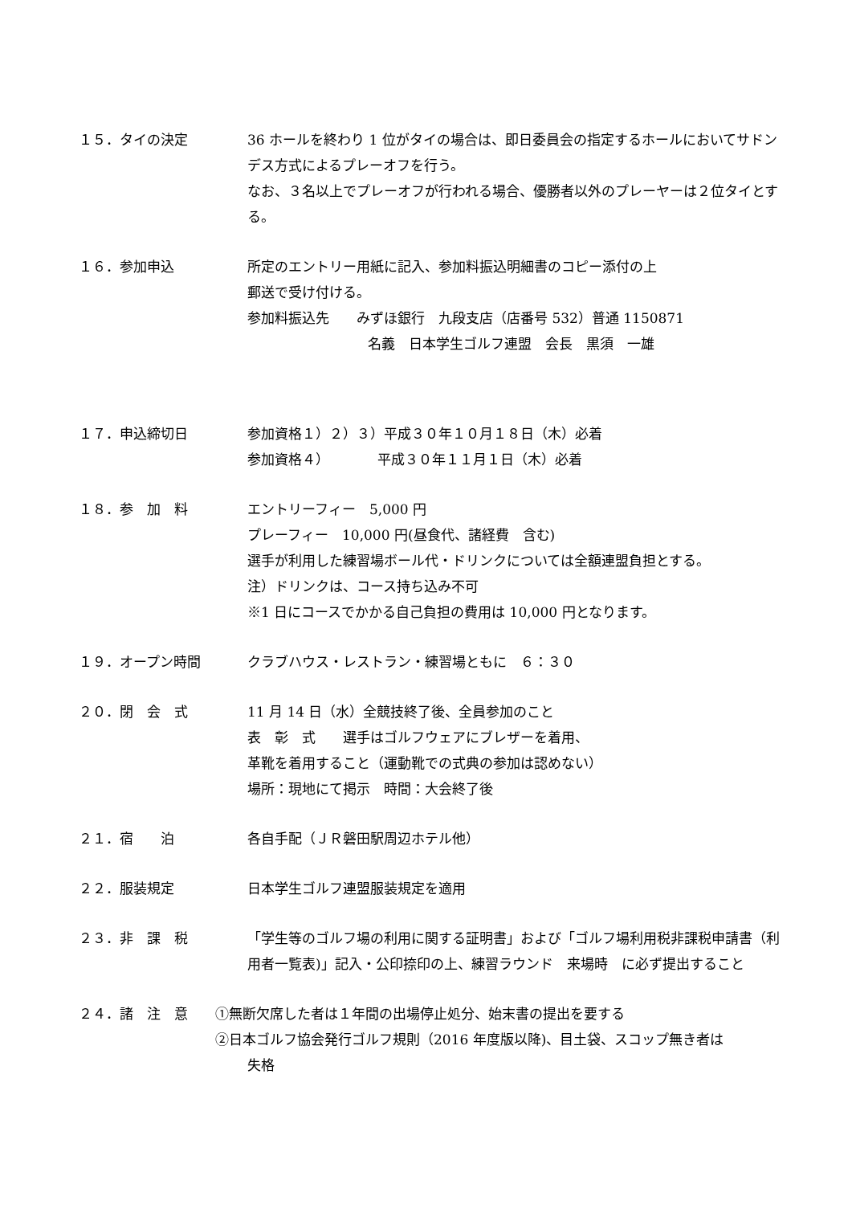１５．タイの決定 36 ホールを終わり 1 位がタイの場合は、即日委員会の指定するホールにおいてサドンデス方式によるプレーオフを行う。
なお、３名以上でプレーオフが行われる場合、優勝者以外のプレーヤーは２位タイとする。
１６．参加申込 所定のエントリー用紙に記入、参加料振込明細書のコピー添付の上
郵送で受け付ける。
参加料振込先　　みずほ銀行　九段支店（店番号 532）普通 1150871
名義　日本学生ゴルフ連盟　会長　黒須　一雄
１７．申込締切日 参加資格１）２）３）平成３０年１０月１８日（木）必着
参加資格４）　　　　平成３０年１１月１日（木）必着
１８．参　加　料 エントリーフィー　5,000 円
プレーフィー　10,000 円(昼食代、諸経費　含む)
選手が利用した練習場ボール代・ドリンクについては全額連盟負担とする。
注）ドリンクは、コース持ち込み不可
※1 日にコースでかかる自己負担の費用は 10,000 円となります。
１９．オープン時間 クラブハウス・レストラン・練習場ともに　６：３０
２０．閉　会　式 11 月 14 日（水）全競技終了後、全員参加のこと
表　彰　式　　選手はゴルフウェアにブレザーを着用、
革靴を着用すること（運動靴での式典の参加は認めない）
場所：現地にて掲示　時間：大会終了後
２１．宿　　泊 各自手配（ＪＲ磐田駅周辺ホテル他）
２２．服装規定 日本学生ゴルフ連盟服装規定を適用
２３．非　課　税 「学生等のゴルフ場の利用に関する証明書」および「ゴルフ場利用税非課税申請書（利用者一覧表)」記入・公印捺印の上、練習ラウンド　来場時　に必ず提出すること
２４．諸　注　意 ①無断欠席した者は１年間の出場停止処分、始末書の提出を要する
②日本ゴルフ協会発行ゴルフ規則（2016 年度版以降)、目土袋、スコップ無き者は
失格